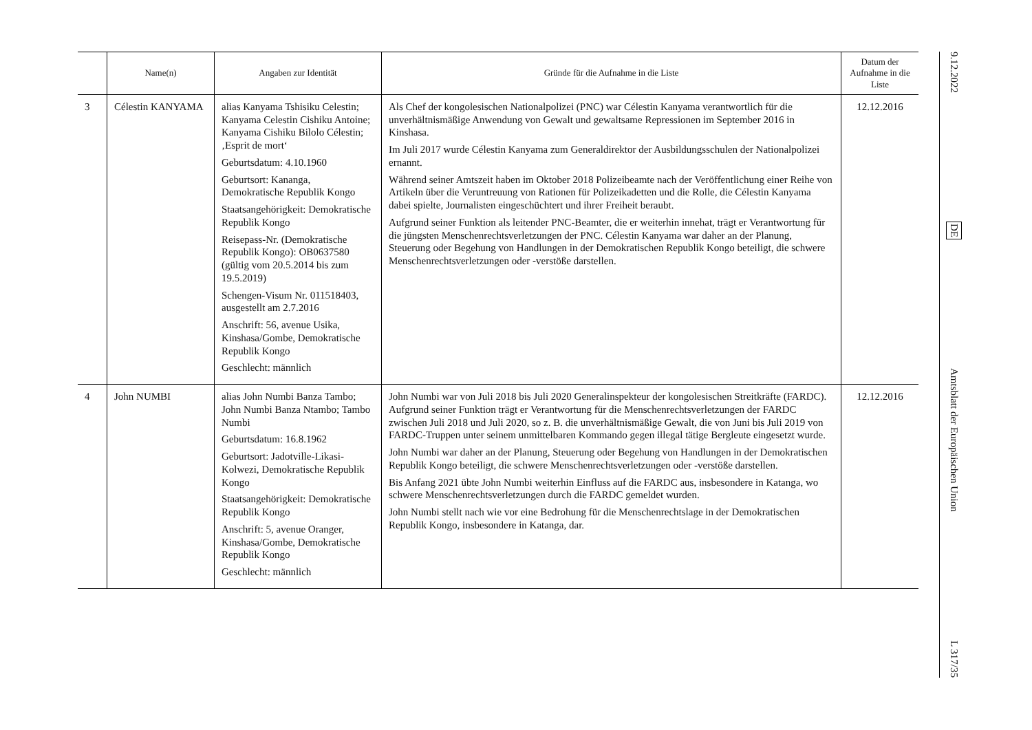| | Name(n) | Angaben zur Identität | Gründe für die Aufnahme in die Liste | Datum der Aufnahme in die Liste |
| --- | --- | --- | --- | --- |
| 3 | Célestin KANYAMA | alias Kanyama Tshisiku Celestin; Kanyama Celestin Cishiku Antoine; Kanyama Cishiku Bilolo Célestin; ‚Esprit de mort‘ Geburtsdatum: 4.10.1960 Geburtsort: Kananga, Demokratische Republik Kongo Staatsangehörigkeit: Demokratische Republik Kongo Reisepass-Nr. (Demokratische Republik Kongo): OB0637580 (gültig vom 20.5.2014 bis zum 19.5.2019) Schengen-Visum Nr. 011518403, ausgestellt am 2.7.2016 Anschrift: 56, avenue Usika, Kinshasa/Gombe, Demokratische Republik Kongo Geschlecht: männlich | Als Chef der kongolesischen Nationalpolizei (PNC) war Célestin Kanyama verantwortlich für die unverhältnismäßige Anwendung von Gewalt und gewaltsame Repressionen im September 2016 in Kinshasa. Im Juli 2017 wurde Célestin Kanyama zum Generaldirektor der Ausbildungsschulen der Nationalpolizei ernannt. Während seiner Amtszeit haben im Oktober 2018 Polizeibeamte nach der Veröffentlichung einer Reihe von Artikeln über die Veruntreuung von Rationen für Polizeikadetten und die Rolle, die Célestin Kanyama dabei spielte, Journalisten eingeschüchtert und ihrer Freiheit beraubt. Aufgrund seiner Funktion als leitender PNC-Beamter, die er weiterhin innehat, trägt er Verantwortung für die jüngsten Menschenrechtsverletzungen der PNC. Célestin Kanyama war daher an der Planung, Steuerung oder Begehung von Handlungen in der Demokratischen Republik Kongo beteiligt, die schwere Menschenrechtsverletzungen oder -verstöße darstellen. | 12.12.2016 |
| 4 | John NUMBI | alias John Numbi Banza Tambo; John Numbi Banza Ntambo; Tambo Numbi Geburtsdatum: 16.8.1962 Geburtsort: Jadotville-Likasi-Kolwezi, Demokratische Republik Kongo Staatsangehörigkeit: Demokratische Republik Kongo Anschrift: 5, avenue Oranger, Kinshasa/Gombe, Demokratische Republik Kongo Geschlecht: männlich | John Numbi war von Juli 2018 bis Juli 2020 Generalinspekteur der kongolesischen Streitkräfte (FARDC). Aufgrund seiner Funktion trägt er Verantwortung für die Menschenrechtsverletzungen der FARDC zwischen Juli 2018 und Juli 2020, so z. B. die unverhältnismäßige Gewalt, die von Juni bis Juli 2019 von FARDC-Truppen unter seinem unmittelbaren Kommando gegen illegal tätige Bergleute eingesetzt wurde. John Numbi war daher an der Planung, Steuerung oder Begehung von Handlungen in der Demokratischen Republik Kongo beteiligt, die schwere Menschenrechtsverletzungen oder -verstöße darstellen. Bis Anfang 2021 übte John Numbi weiterhin Einfluss auf die FARDC aus, insbesondere in Katanga, wo schwere Menschenrechtsverletzungen durch die FARDC gemeldet wurden. John Numbi stellt nach wie vor eine Bedrohung für die Menschenrechtslage in der Demokratischen Republik Kongo, insbesondere in Katanga, dar. | 12.12.2016 |
9.12.2022
DE
Amtsblatt der Europäischen Union
L 317/35